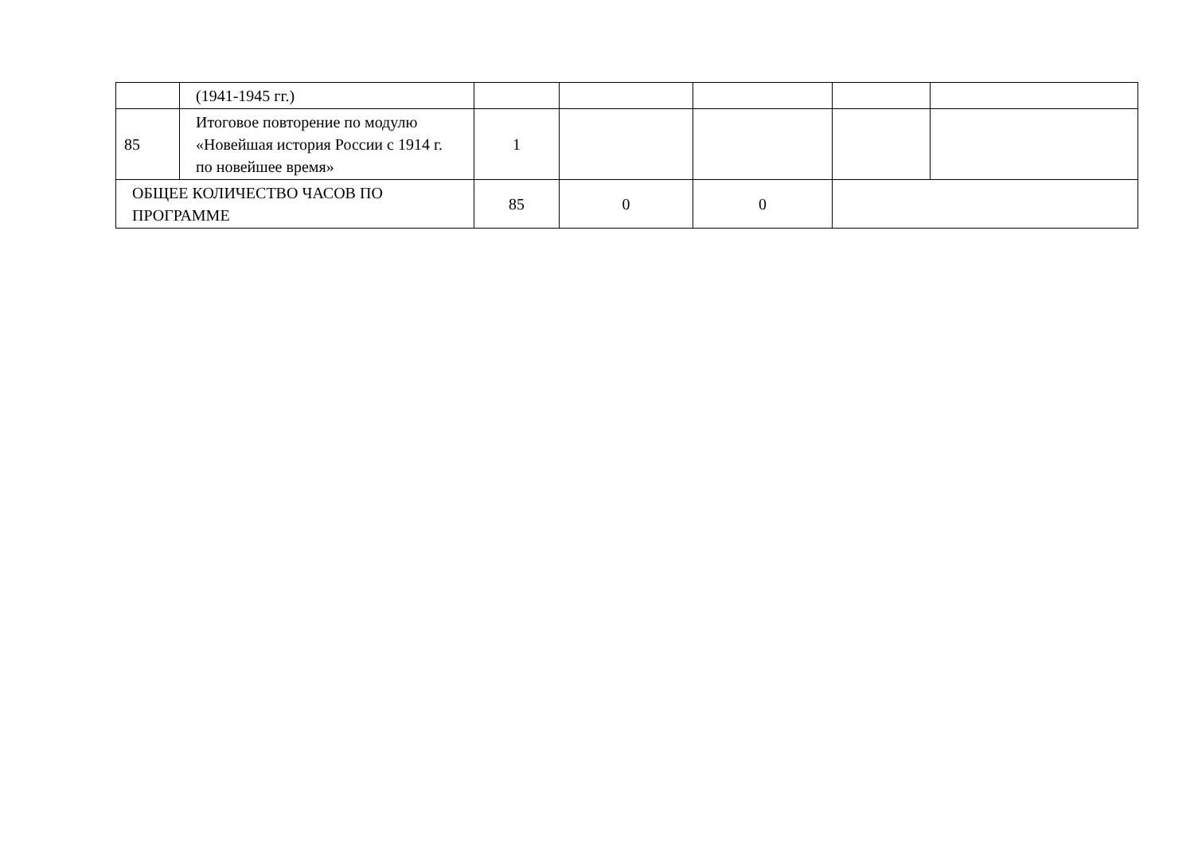| | (1941-1945 гг.) | | | | | |
| 85 | Итоговое повторение по модулю «Новейшая история России с 1914 г. по новейшее время» | 1 | | | | |
| ОБЩЕЕ КОЛИЧЕСТВО ЧАСОВ ПО ПРОГРАММЕ | | 85 | 0 | 0 | | |